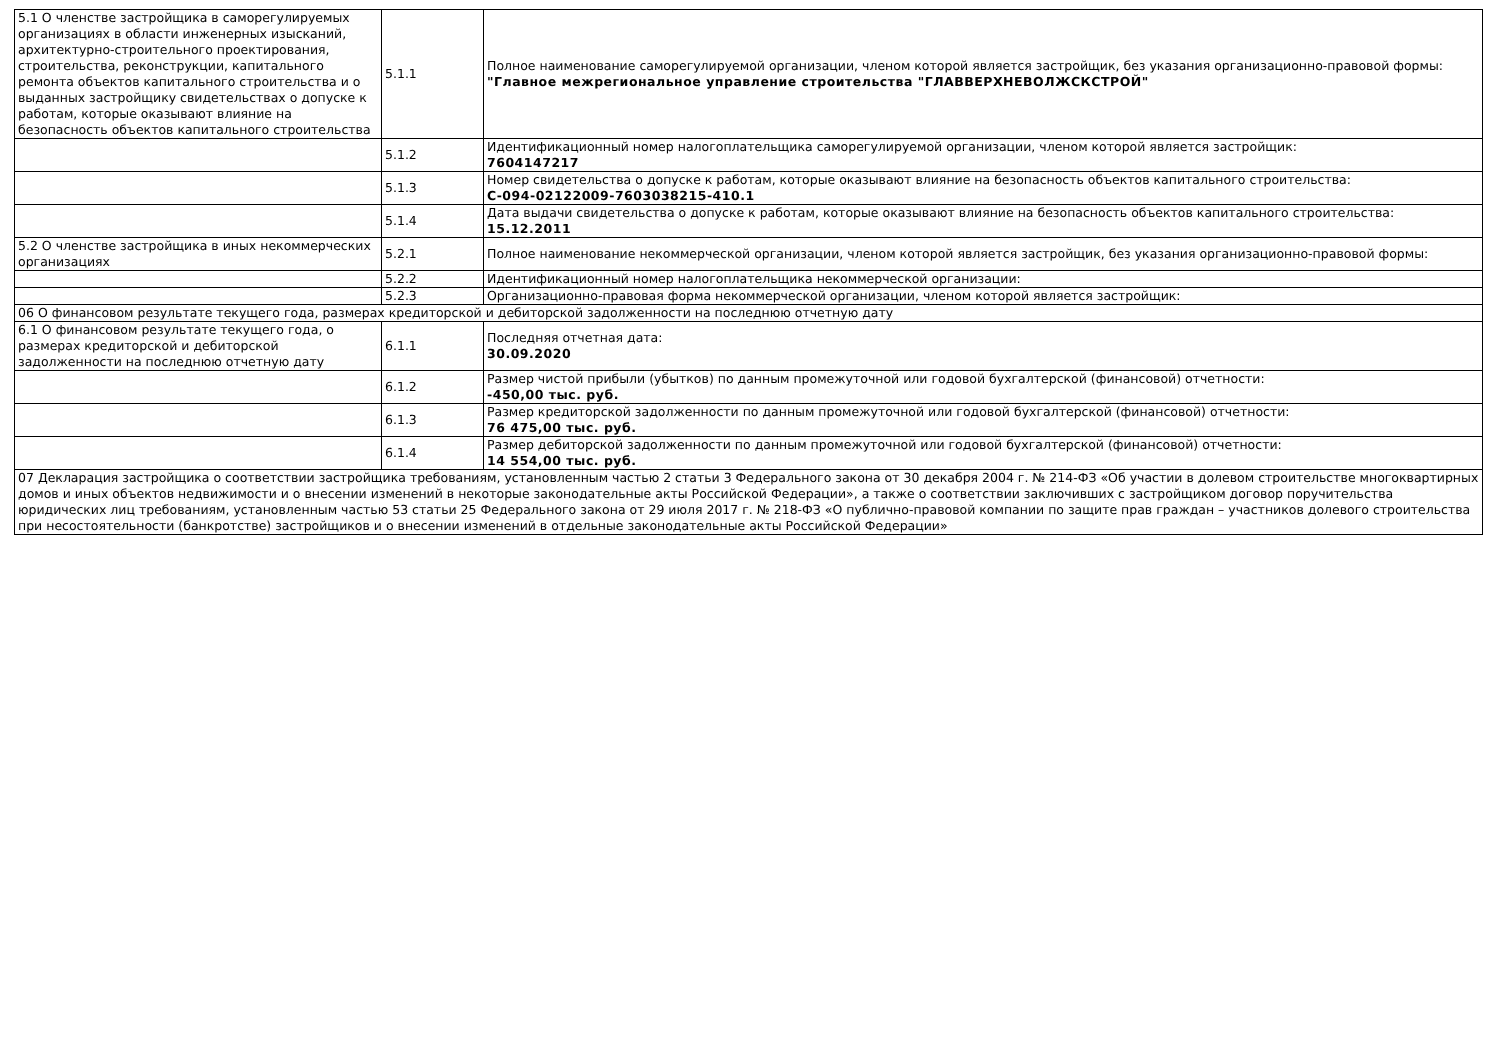| 5.1 О членстве застройщика в саморегулируемых организациях в области инженерных изысканий, архитектурно-строительного проектирования, строительства, реконструкции, капитального ремонта объектов капитального строительства и о выданных застройщику свидетельствах о допуске к работам, которые оказывают влияние на безопасность объектов капитального строительства | 5.1.1 | Полное наименование саморегулируемой организации, членом которой является застройщик, без указания организационно-правовой формы: "Главное межрегиональное управление строительства "ГЛАВВЕРХНЕВОЛЖСКСТРОЙ" |
| | 5.1.2 | Идентификационный номер налогоплательщика саморегулируемой организации, членом которой является застройщик: 7604147217 |
| | 5.1.3 | Номер свидетельства о допуске к работам, которые оказывают влияние на безопасность объектов капитального строительства: С-094-02122009-7603038215-410.1 |
| | 5.1.4 | Дата выдачи свидетельства о допуске к работам, которые оказывают влияние на безопасность объектов капитального строительства: 15.12.2011 |
| 5.2 О членстве застройщика в иных некоммерческих организациях | 5.2.1 | Полное наименование некоммерческой организации, членом которой является застройщик, без указания организационно-правовой формы: |
| | 5.2.2 | Идентификационный номер налогоплательщика некоммерческой организации: |
| | 5.2.3 | Организационно-правовая форма некоммерческой организации, членом которой является застройщик: |
| 06 О финансовом результате текущего года, размерах кредиторской и дебиторской задолженности на последнюю отчетную дату | | |
| 6.1 О финансовом результате текущего года, о размерах кредиторской и дебиторской задолженности на последнюю отчетную дату | 6.1.1 | Последняя отчетная дата: 30.09.2020 |
| | 6.1.2 | Размер чистой прибыли (убытков) по данным промежуточной или годовой бухгалтерской (финансовой) отчетности: -450,00 тыс. руб. |
| | 6.1.3 | Размер кредиторской задолженности по данным промежуточной или годовой бухгалтерской (финансовой) отчетности: 76 475,00 тыс. руб. |
| | 6.1.4 | Размер дебиторской задолженности по данным промежуточной или годовой бухгалтерской (финансовой) отчетности: 14 554,00 тыс. руб. |
| 07 Декларация застройщика о соответствии застройщика требованиям, установленным частью 2 статьи 3 Федерального закона от 30 декабря 2004 г. № 214-ФЗ «Об участии в долевом строительстве многоквартирных домов и иных объектов недвижимости и о внесении изменений в некоторые законодательные акты Российской Федерации», а также о соответствии заключивших с застройщиком договор поручительства юридических лиц требованиям, установленным частью 53 статьи 25 Федерального закона от 29 июля 2017 г. № 218-ФЗ «О публично-правовой компании по защите прав граждан – участников долевого строительства при несостоятельности (банкротстве) застройщиков и о внесении изменений в отдельные законодательные акты Российской Федерации» | | |